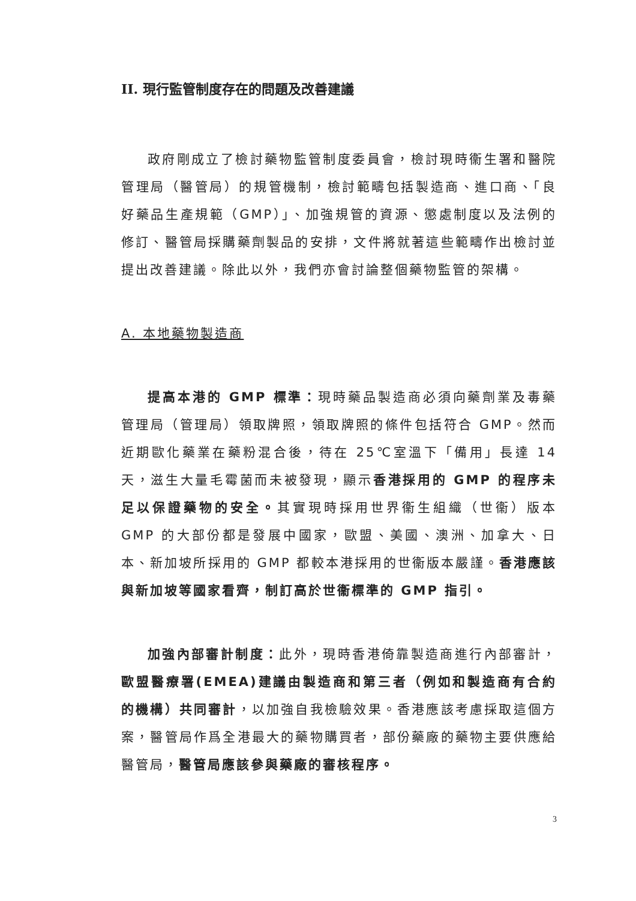II. 現行監管制度存在的問題及改善建議
政府剛成立了檢討藥物監管制度委員會，檢討現時衞生署和醫院管理局（醫管局）的規管機制，檢討範疇包括製造商、進口商、「良好藥品生產規範（GMP）」、加強規管的資源、懲處制度以及法例的修訂、醫管局採購藥劑製品的安排，文件將就著這些範疇作出檢討並提出改善建議。除此以外，我們亦會討論整個藥物監管的架構。
A. 本地藥物製造商
提高本港的 GMP 標準：現時藥品製造商必須向藥劑業及毒藥管理局（管理局）領取牌照，領取牌照的條件包括符合 GMP。然而近期歐化藥業在藥粉混合後，待在 25℃室溫下「備用」長達 14 天，滋生大量毛霉菌而未被發現，顯示香港採用的 GMP 的程序未足以保證藥物的安全。其實現時採用世界衞生組織（世衞）版本 GMP 的大部份都是發展中國家，歐盟、美國、澳洲、加拿大、日本、新加坡所採用的 GMP 都較本港採用的世衞版本嚴謹。香港應該與新加坡等國家看齊，制訂高於世衞標準的 GMP 指引。
加強內部審計制度：此外，現時香港倚靠製造商進行內部審計，歐盟醫療署(EMEA)建議由製造商和第三者（例如和製造商有合約的機構）共同審計，以加強自我檢驗效果。香港應該考慮採取這個方案，醫管局作爲全港最大的藥物購買者，部份藥廠的藥物主要供應給醫管局，醫管局應該參與藥廠的審核程序。
3